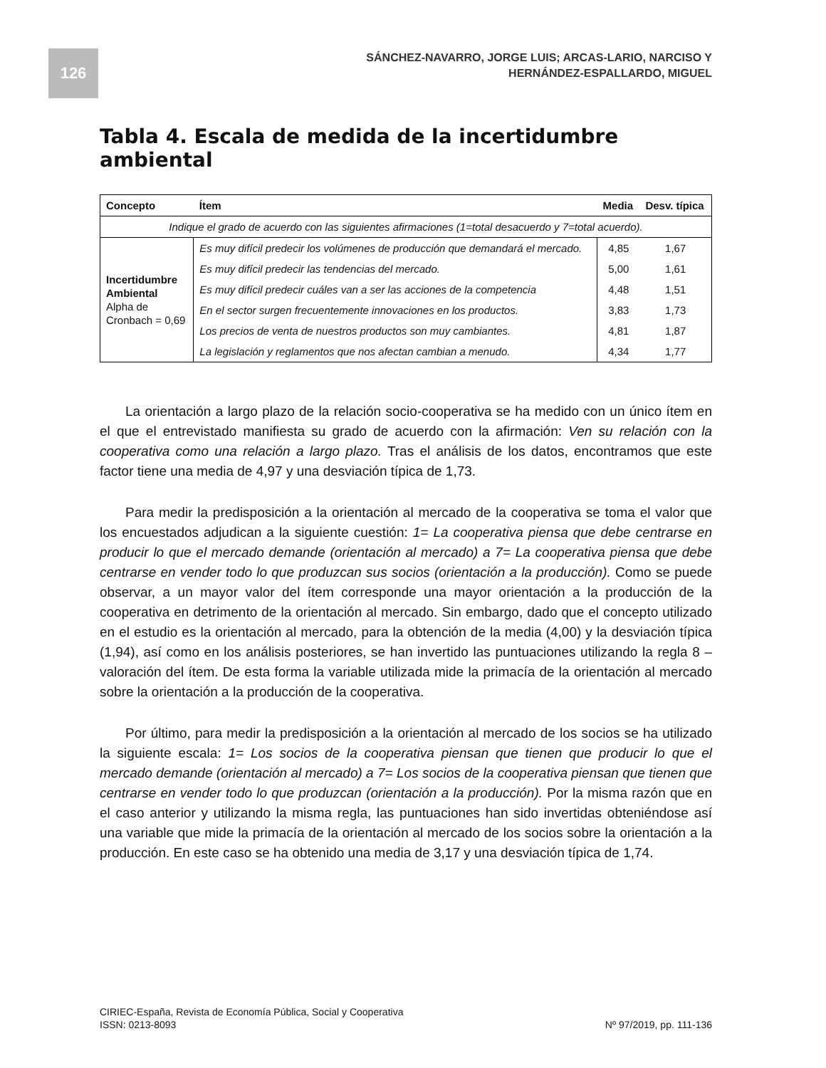126
SÁNCHEZ-NAVARRO, JORGE LUIS; ARCAS-LARIO, NARCISO Y
HERNÁNDEZ-ESPALLARDO, MIGUEL
Tabla 4. Escala de medida de la incertidumbre ambiental
| Concepto | Ítem | Media | Desv. típica |
| --- | --- | --- | --- |
| Indique el grado de acuerdo con las siguientes afirmaciones (1=total desacuerdo y 7=total acuerdo). | | | |
| Incertidumbre Ambiental Alpha de Cronbach = 0,69 | Es muy difícil predecir los volúmenes de producción que demandará el mercado. | 4,85 | 1,67 |
| | Es muy difícil predecir las tendencias del mercado. | 5,00 | 1,61 |
| | Es muy difícil predecir cuáles van a ser las acciones de la competencia | 4,48 | 1,51 |
| | En el sector surgen frecuentemente innovaciones en los productos. | 3,83 | 1,73 |
| | Los precios de venta de nuestros productos son muy cambiantes. | 4,81 | 1,87 |
| | La legislación y reglamentos que nos afectan cambian a menudo. | 4,34 | 1,77 |
La orientación a largo plazo de la relación socio-cooperativa se ha medido con un único ítem en el que el entrevistado manifiesta su grado de acuerdo con la afirmación: Ven su relación con la cooperativa como una relación a largo plazo. Tras el análisis de los datos, encontramos que este factor tiene una media de 4,97 y una desviación típica de 1,73.
Para medir la predisposición a la orientación al mercado de la cooperativa se toma el valor que los encuestados adjudican a la siguiente cuestión: 1= La cooperativa piensa que debe centrarse en producir lo que el mercado demande (orientación al mercado) a 7= La cooperativa piensa que debe centrarse en vender todo lo que produzcan sus socios (orientación a la producción). Como se puede observar, a un mayor valor del ítem corresponde una mayor orientación a la producción de la cooperativa en detrimento de la orientación al mercado. Sin embargo, dado que el concepto utilizado en el estudio es la orientación al mercado, para la obtención de la media (4,00) y la desviación típica (1,94), así como en los análisis posteriores, se han invertido las puntuaciones utilizando la regla 8 – valoración del ítem. De esta forma la variable utilizada mide la primacía de la orientación al mercado sobre la orientación a la producción de la cooperativa.
Por último, para medir la predisposición a la orientación al mercado de los socios se ha utilizado la siguiente escala: 1= Los socios de la cooperativa piensan que tienen que producir lo que el mercado demande (orientación al mercado) a 7= Los socios de la cooperativa piensan que tienen que centrarse en vender todo lo que produzcan (orientación a la producción). Por la misma razón que en el caso anterior y utilizando la misma regla, las puntuaciones han sido invertidas obteniéndose así una variable que mide la primacía de la orientación al mercado de los socios sobre la orientación a la producción. En este caso se ha obtenido una media de 3,17 y una desviación típica de 1,74.
CIRIEC-España, Revista de Economía Pública, Social y Cooperativa
ISSN: 0213-8093
Nº 97/2019, pp. 111-136